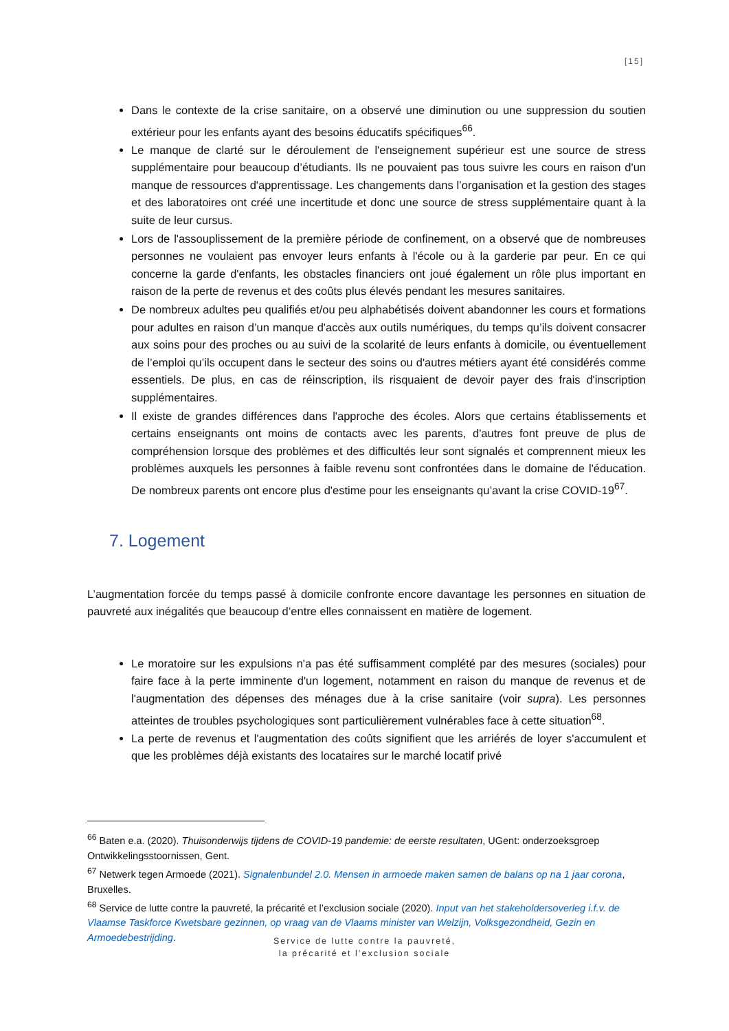[15]
Dans le contexte de la crise sanitaire, on a observé une diminution ou une suppression du soutien extérieur pour les enfants ayant des besoins éducatifs spécifiques<sup>66</sup>.
Le manque de clarté sur le déroulement de l'enseignement supérieur est une source de stress supplémentaire pour beaucoup d’étudiants. Ils ne pouvaient pas tous suivre les cours en raison d'un manque de ressources d'apprentissage. Les changements dans l’organisation et la gestion des stages et des laboratoires ont créé une incertitude et donc une source de stress supplémentaire quant à la suite de leur cursus.
Lors de l'assouplissement de la première période de confinement, on a observé que de nombreuses personnes ne voulaient pas envoyer leurs enfants à l'école ou à la garderie par peur. En ce qui concerne la garde d'enfants, les obstacles financiers ont joué également un rôle plus important en raison de la perte de revenus et des coûts plus élevés pendant les mesures sanitaires.
De nombreux adultes peu qualifiés et/ou peu alphabétisés doivent abandonner les cours et formations pour adultes en raison d’un manque d'accès aux outils numériques, du temps qu’ils doivent consacrer aux soins pour des proches ou au suivi de la scolarité de leurs enfants à domicile, ou éventuellement de l’emploi qu’ils occupent dans le secteur des soins ou d'autres métiers ayant été considérés comme essentiels. De plus, en cas de réinscription, ils risquaient de devoir payer des frais d'inscription supplémentaires.
Il existe de grandes différences dans l'approche des écoles. Alors que certains établissements et certains enseignants ont moins de contacts avec les parents, d'autres font preuve de plus de compréhension lorsque des problèmes et des difficultés leur sont signalés et comprennent mieux les problèmes auxquels les personnes à faible revenu sont confrontées dans le domaine de l'éducation. De nombreux parents ont encore plus d'estime pour les enseignants qu’avant la crise COVID-19<sup>67</sup>.
7. Logement
L’augmentation forcée du temps passé à domicile confronte encore davantage les personnes en situation de pauvreté aux inégalités que beaucoup d’entre elles connaissent en matière de logement.
Le moratoire sur les expulsions n'a pas été suffisamment complété par des mesures (sociales) pour faire face à la perte imminente d'un logement, notamment en raison du manque de revenus et de l'augmentation des dépenses des ménages due à la crise sanitaire (voir supra). Les personnes atteintes de troubles psychologiques sont particulièrement vulnérables face à cette situation<sup>68</sup>.
La perte de revenus et l'augmentation des coûts signifient que les arriérés de loyer s'accumulent et que les problèmes déjà existants des locataires sur le marché locatif privé
<sup>66</sup> Baten e.a. (2020). Thuisonderwijs tijdens de COVID-19 pandemie: de eerste resultaten, UGent: onderzoeksgroep Ontwikkelingsstoornissen, Gent.
<sup>67</sup> Netwerk tegen Armoede (2021). Signalenbundel 2.0. Mensen in armoede maken samen de balans op na 1 jaar corona, Bruxelles.
<sup>68</sup> Service de lutte contre la pauvreté, la précarité et l’exclusion sociale (2020). Input van het stakeholdersoverleg i.f.v. de Vlaamse Taskforce Kwetsbare gezinnen, op vraag van de Vlaams minister van Welzijn, Volksgezondheid, Gezin en Armoedebestrijding.
Service de lutte contre la pauvreté,
la précarité et l’exclusion sociale